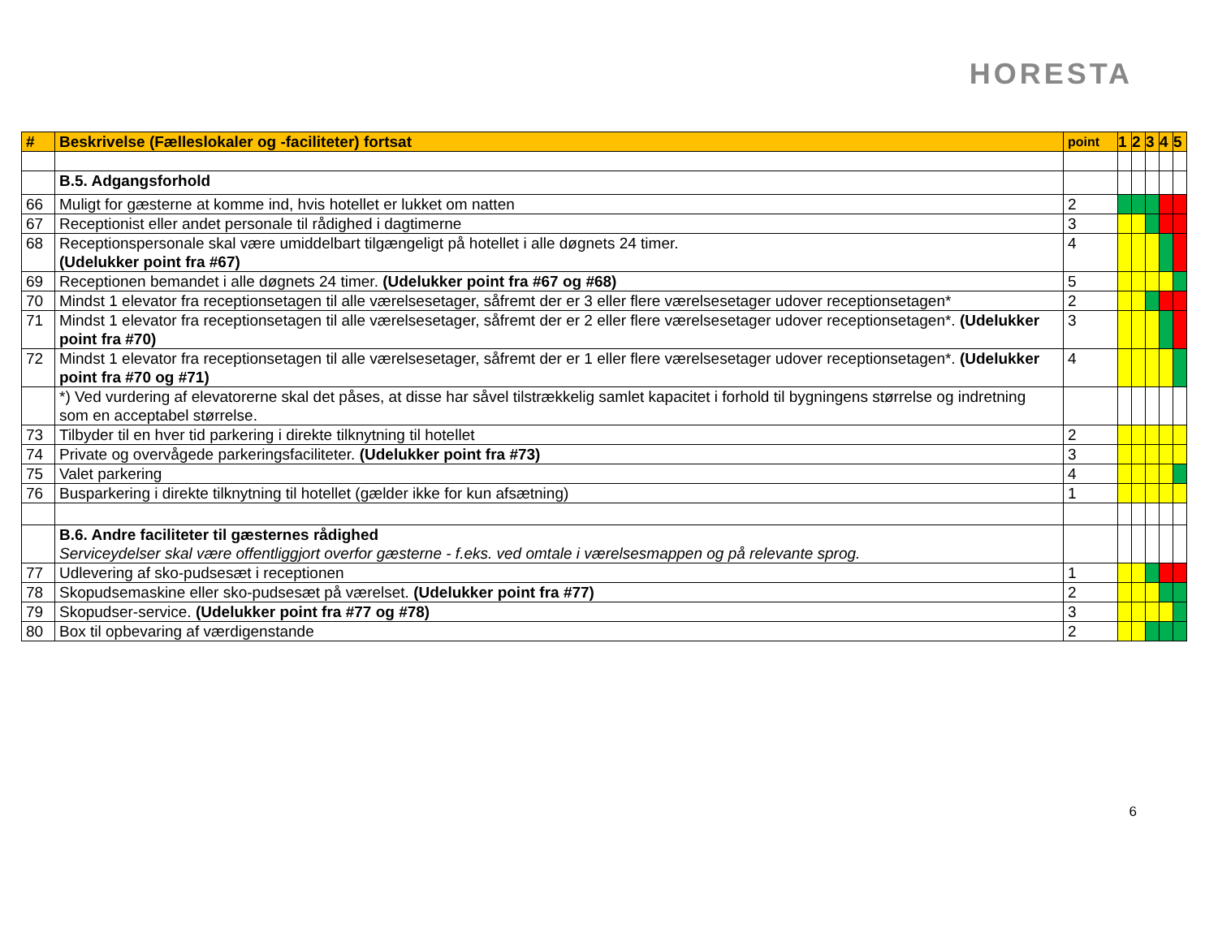HORESTA
| # | Beskrivelse (Fælleslokaler og -faciliteter) fortsat | point | 1 | 2 | 3 | 4 | 5 |
| --- | --- | --- | --- | --- | --- | --- | --- |
| | B.5. Adgangsforhold | | | | | | |
| 66 | Muligt for gæsterne at komme ind, hvis hotellet er lukket om natten | 2 | | | | | |
| 67 | Receptionist eller andet personale til rådighed i dagtimerne | 3 | | | | | |
| 68 | Receptionspersonale skal være umiddelbart tilgængeligt på hotellet i alle døgnets 24 timer. (Udelukker point fra #67) | 4 | | | | | |
| 69 | Receptionen bemandet i alle døgnets 24 timer. (Udelukker point fra #67 og #68) | 5 | | | | | |
| 70 | Mindst 1 elevator fra receptionsetagen til alle værelsesetager, såfremt der er 3 eller flere værelsesetager udover receptionsetagen* | 2 | | | | | |
| 71 | Mindst 1 elevator fra receptionsetagen til alle værelsesetager, såfremt der er 2 eller flere værelsesetager udover receptionsetagen*. (Udelukker point fra #70) | 3 | | | | | |
| 72 | Mindst 1 elevator fra receptionsetagen til alle værelsesetager, såfremt der er 1 eller flere værelsesetager udover receptionsetagen*. (Udelukker point fra #70 og #71) | 4 | | | | | |
| | *) Ved vurdering af elevatorerne skal det påses, at disse har såvel tilstrækkelig samlet kapacitet i forhold til bygningens størrelse og indretning som en acceptabel størrelse. | | | | | | |
| 73 | Tilbyder til en hver tid parkering i direkte tilknytning til hotellet | 2 | | | | | |
| 74 | Private og overvågede parkeringsfaciliteter. (Udelukker point fra #73) | 3 | | | | | |
| 75 | Valet parkering | 4 | | | | | |
| 76 | Busparkering i direkte tilknytning til hotellet (gælder ikke for kun afsætning) | 1 | | | | | |
| | B.6. Andre faciliteter til gæsternes rådighed Serviceydelser skal være offentliggjort overfor gæsterne - f.eks. ved omtale i værelsesmappen og på relevante sprog. | | | | | | |
| 77 | Udlevering af sko-pudsesæt i receptionen | 1 | | | | | |
| 78 | Skopudsemaskine eller sko-pudsesæt på værelset. (Udelukker point fra #77) | 2 | | | | | |
| 79 | Skopudser-service. (Udelukker point fra #77 og #78) | 3 | | | | | |
| 80 | Box til opbevaring af værdigenstande | 2 | | | | | |
6